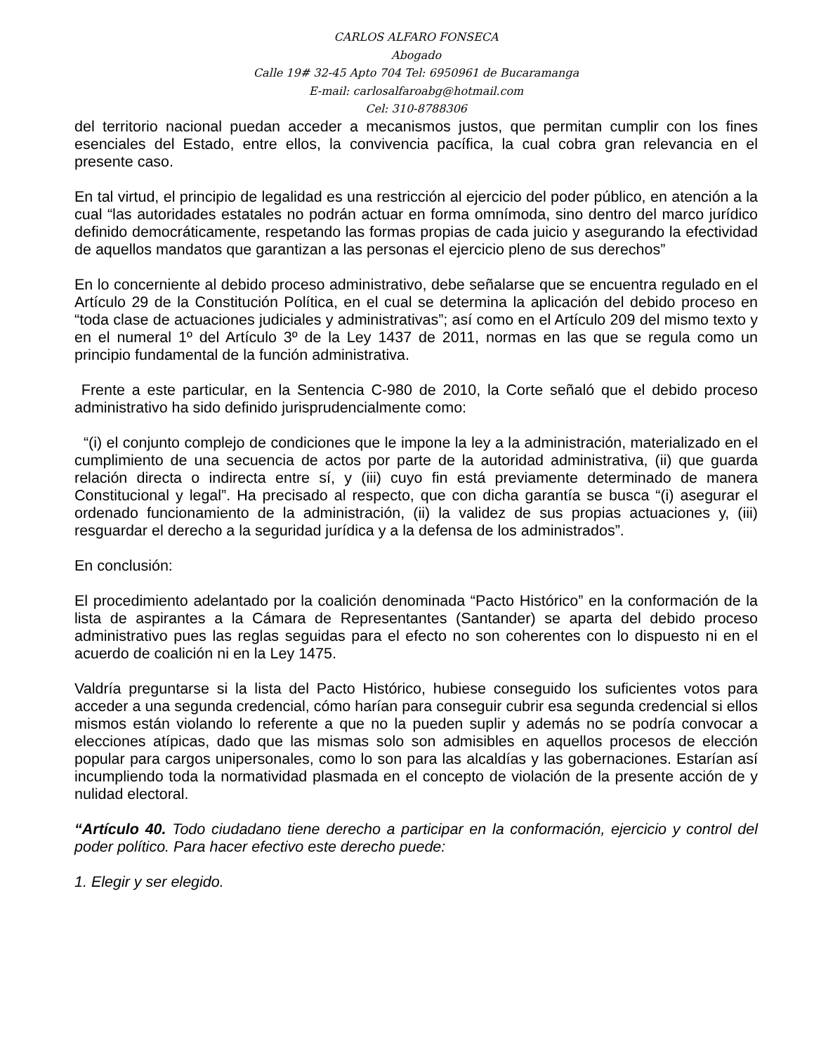CARLOS ALFARO FONSECA
Abogado
Calle 19# 32-45 Apto 704 Tel: 6950961 de Bucaramanga
E-mail: carlosalfaroabg@hotmail.com
Cel: 310-8788306
del territorio nacional puedan acceder a mecanismos justos, que permitan cumplir con los fines esenciales del Estado, entre ellos, la convivencia pacífica, la cual cobra gran relevancia en el presente caso.
En tal virtud, el principio de legalidad es una restricción al ejercicio del poder público, en atención a la cual “las autoridades estatales no podrán actuar en forma omnímoda, sino dentro del marco jurídico definido democráticamente, respetando las formas propias de cada juicio y asegurando la efectividad de aquellos mandatos que garantizan a las personas el ejercicio pleno de sus derechos”
En lo concerniente al debido proceso administrativo, debe señalarse que se encuentra regulado en el Artículo 29 de la Constitución Política, en el cual se determina la aplicación del debido proceso en “toda clase de actuaciones judiciales y administrativas”; así como en el Artículo 209 del mismo texto y en el numeral 1º del Artículo 3º de la Ley 1437 de 2011, normas en las que se regula como un principio fundamental de la función administrativa.
Frente a este particular, en la Sentencia C-980 de 2010, la Corte señaló que el debido proceso administrativo ha sido definido jurisprudencialmente como:
“(i) el conjunto complejo de condiciones que le impone la ley a la administración, materializado en el cumplimiento de una secuencia de actos por parte de la autoridad administrativa, (ii) que guarda relación directa o indirecta entre sí, y (iii) cuyo fin está previamente determinado de manera Constitucional y legal”. Ha precisado al respecto, que con dicha garantía se busca “(i) asegurar el ordenado funcionamiento de la administración, (ii) la validez de sus propias actuaciones y, (iii) resguardar el derecho a la seguridad jurídica y a la defensa de los administrados”.
En conclusión:
El procedimiento adelantado por la coalición denominada “Pacto Histórico” en la conformación de la lista de aspirantes a la Cámara de Representantes (Santander) se aparta del debido proceso administrativo pues las reglas seguidas para el efecto no son coherentes con lo dispuesto ni en el acuerdo de coalición ni en la Ley 1475.
Valdría preguntarse si la lista del Pacto Histórico, hubiese conseguido los suficientes votos para acceder a una segunda credencial, cómo harían para conseguir cubrir esa segunda credencial si ellos mismos están violando lo referente a que no la pueden suplir y además no se podría convocar a elecciones atípicas, dado que las mismas solo son admisibles en aquellos procesos de elección popular para cargos unipersonales, como lo son para las alcaldías y las gobernaciones. Estarían así incumpliendo toda la normatividad plasmada en el concepto de violación de la presente acción de y nulidad electoral.
“Artículo 40. Todo ciudadano tiene derecho a participar en la conformación, ejercicio y control del poder político. Para hacer efectivo este derecho puede:
1. Elegir y ser elegido.